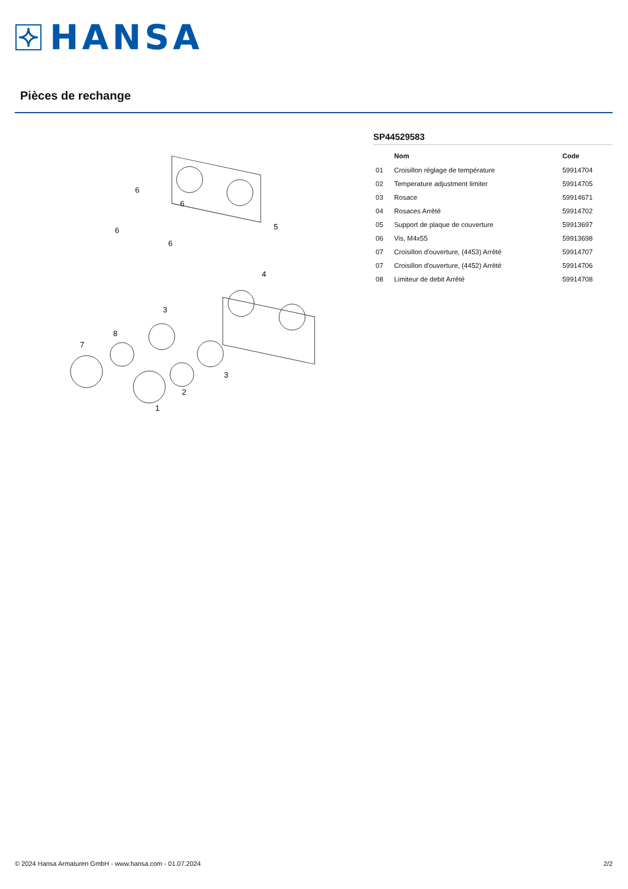HANSA
Pièces de rechange
6
6
6
6
5
4
3
8
7
3
2
1
SP44529583
| | Nom | Code |
| --- | --- | --- |
| 01 | Croisillon réglage de température | 59914704 |
| 02 | Temperature adjustment limiter | 59914705 |
| 03 | Rosace | 59914671 |
| 04 | Rosaces Arrêté | 59914702 |
| 05 | Support de plaque de couverture | 59913697 |
| 06 | Vis, M4x55 | 59913698 |
| 07 | Croisillon d'ouverture, (4453) Arrêté | 59914707 |
| 07 | Croisillon d'ouverture, (4452) Arrêté | 59914706 |
| 08 | Limiteur de debit Arrêté | 59914708 |
© 2024 Hansa Armaturen GmbH - www.hansa.com - 01.07.2024 2/2